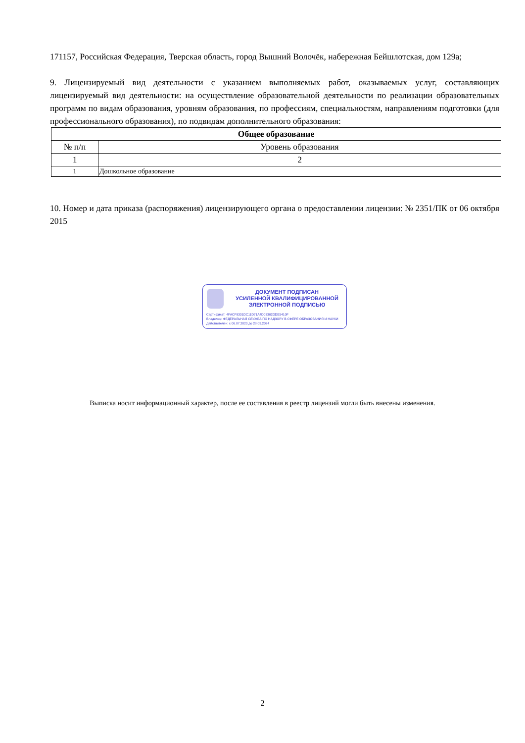171157, Российская Федерация, Тверская область, город Вышний Волочёк, набережная Бейшлотская, дом 129а;
9. Лицензируемый вид деятельности с указанием выполняемых работ, оказываемых услуг, составляющих лицензируемый вид деятельности: на осуществление образовательной деятельности по реализации образовательных программ по видам образования, уровням образования, по профессиям, специальностям, направлениям подготовки (для профессионального образования), по подвидам дополнительного образования:
| Общее образование | |
| --- | --- |
| № п/п | Уровень образования |
| 1 | 2 |
| 1 | Дошкольное образование |
10. Номер и дата приказа (распоряжения) лицензирующего органа о предоставлении лицензии: № 2351/ПК от 06 октября 2015
ДОКУМЕНТ ПОДПИСАН
УСИЛЕННОЙ КВАЛИФИЦИРОВАННОЙ
ЭЛЕКТРОННОЙ ПОДПИСЬЮ
Сертификат: 4FACF9331DC11D71A4D03302DDE5410F
Владелец: ФЕДЕРАЛЬНАЯ СЛУЖБА ПО НАДЗОРУ В СФЕРЕ ОБРАЗОВАНИЯ И НАУКИ
Действителен: с 06.07.2023 до 28.09.2024
Выписка носит информационный характер, после ее составления в реестр лицензий могли быть внесены изменения.
2